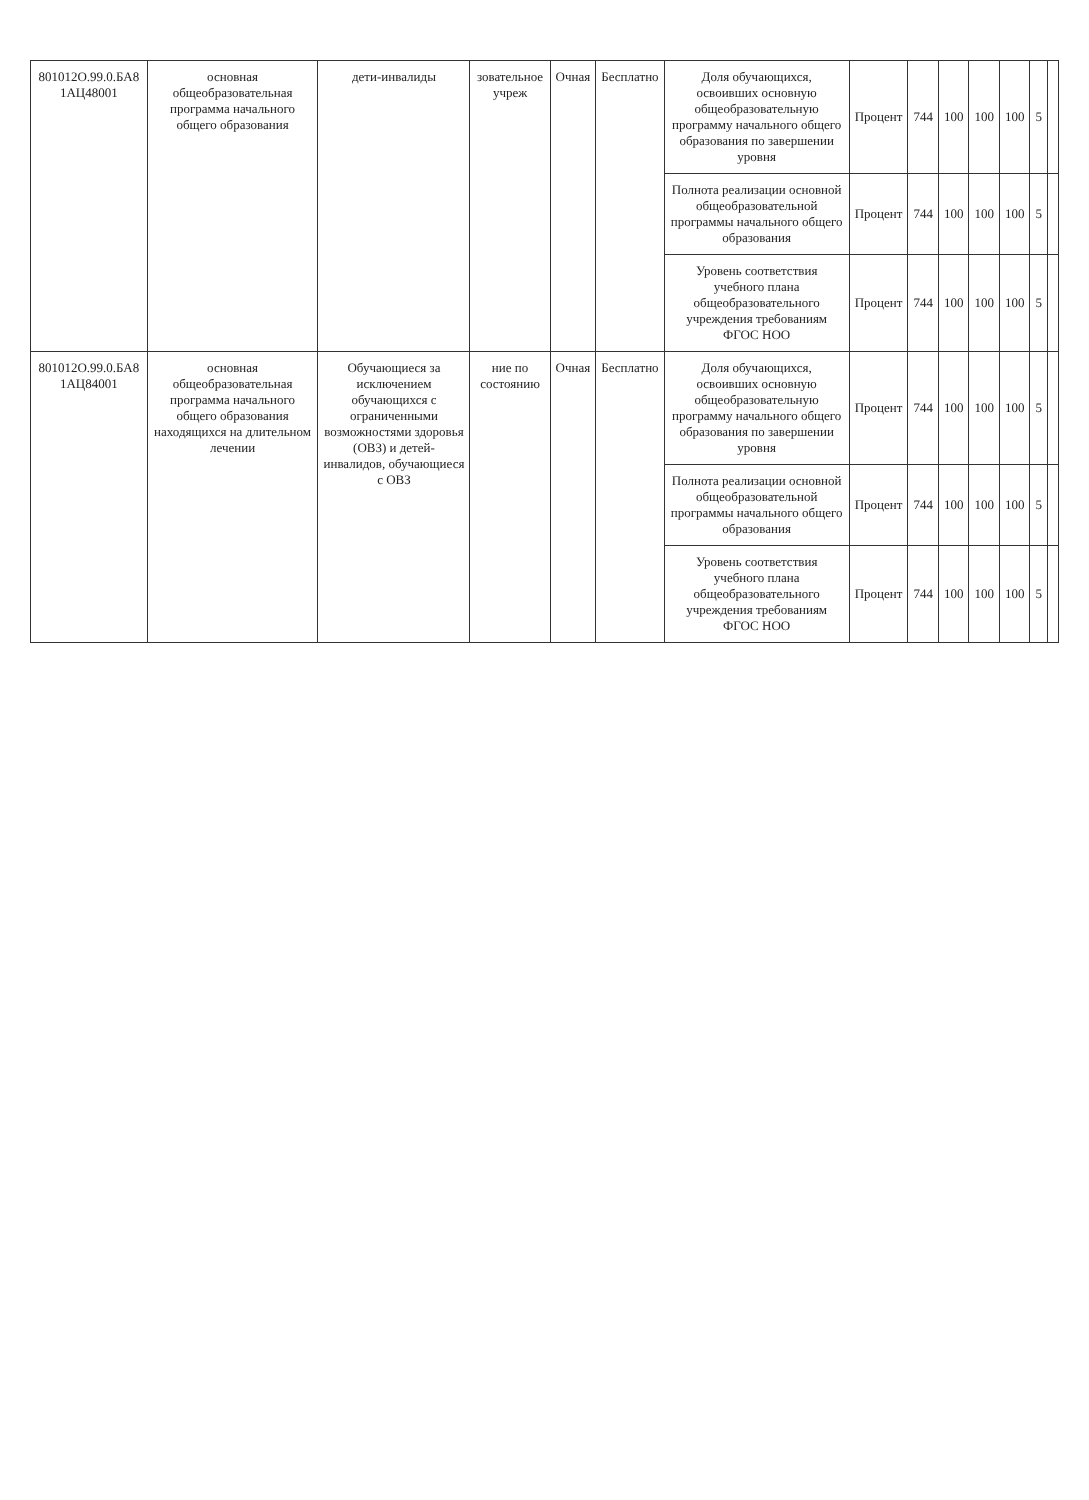| 801012О.99.0.БА8 1АЦ48001 | основная общеобразовательная программа начального общего образования | дети-инвалиды | зовательное учреж | Очная | Бесплатно | Доля обучающихся, освоивших основную общеобразовательную программу начального общего образования по завершении уровня | Процент | 744 | 100 | 100 | 100 | 5 | |
| | | | | | | Полнота реализации основной общеобразовательной программы начального общего образования | Процент | 744 | 100 | 100 | 100 | 5 | |
| | | | | | | Уровень соответствия учебного плана общеобразовательного учреждения требованиям ФГОС НОО | Процент | 744 | 100 | 100 | 100 | 5 | |
| 801012О.99.0.БА8 1АЦ84001 | основная общеобразовательная программа начального общего образования находящихся на длительном лечении | Обучающиеся за исключением обучающихся с ограниченными возможностями здоровья (ОВЗ) и детей-инвалидов, обучающиеся с ОВЗ | ние по состоянию | Очная | Бесплатно | Доля обучающихся, освоивших основную общеобразовательную программу начального общего образования по завершении уровня | Процент | 744 | 100 | 100 | 100 | 5 | |
| | | | | | | Полнота реализации основной общеобразовательной программы начального общего образования | Процент | 744 | 100 | 100 | 100 | 5 | |
| | | | | | | Уровень соответствия учебного плана общеобразовательного учреждения требованиям ФГОС НОО | Процент | 744 | 100 | 100 | 100 | 5 | |